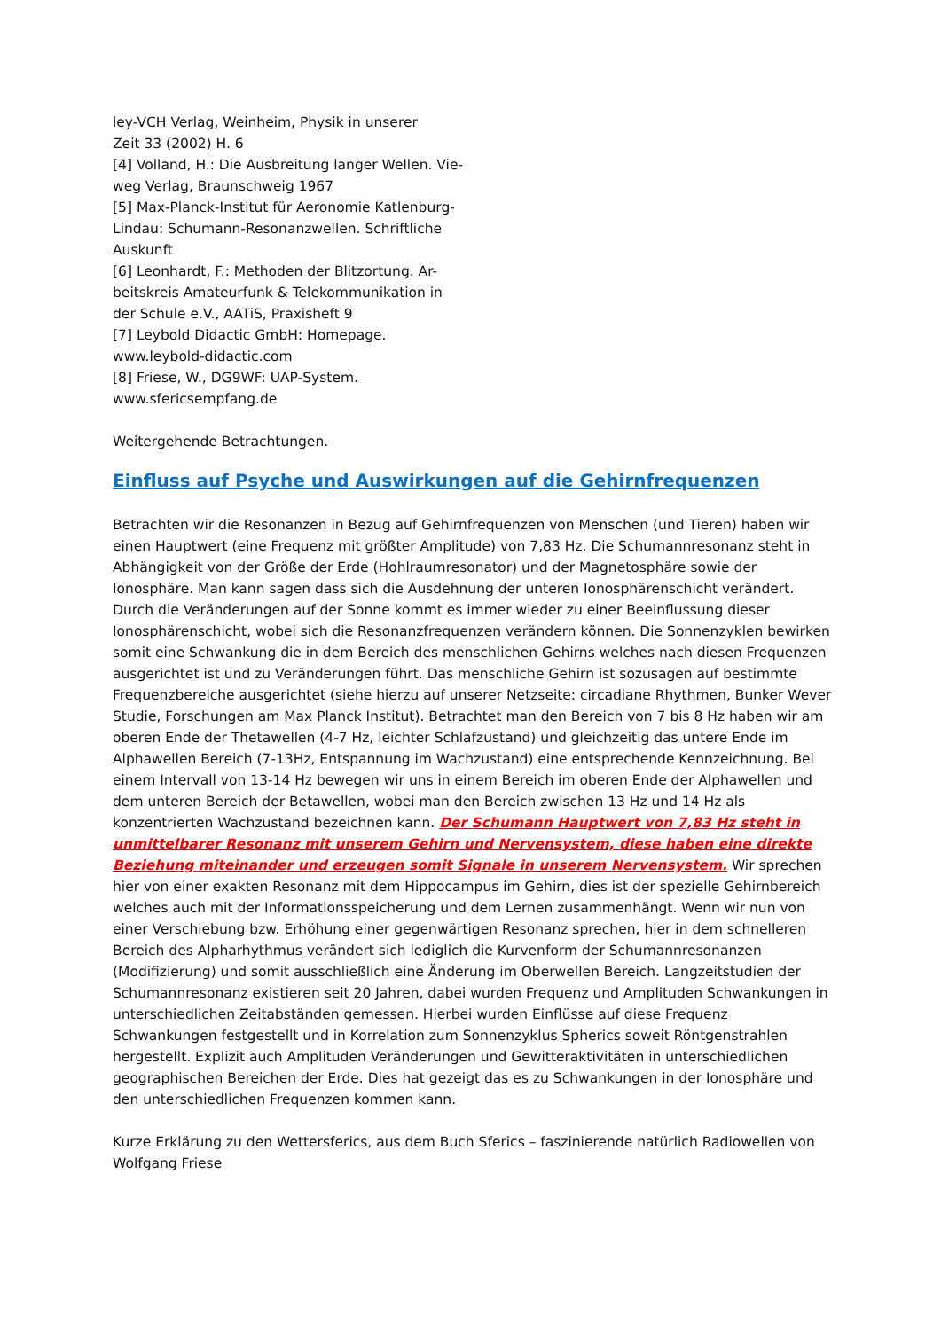ley-VCH Verlag, Weinheim, Physik in unserer
Zeit 33 (2002) H. 6
[4] Volland, H.: Die Ausbreitung langer Wellen. Vie-
weg Verlag, Braunschweig 1967
[5] Max-Planck-Institut für Aeronomie Katlenburg-
Lindau: Schumann-Resonanzwellen. Schriftliche
Auskunft
[6] Leonhardt, F.: Methoden der Blitzortung. Ar-
beitskreis Amateurfunk & Telekommunikation in
der Schule e.V., AATiS, Praxisheft 9
[7] Leybold Didactic GmbH: Homepage.
www.leybold-didactic.com
[8] Friese, W., DG9WF: UAP-System.
www.sfericsempfang.de
Weitergehende Betrachtungen.
Einfluss auf Psyche und Auswirkungen auf die Gehirnfrequenzen
Betrachten wir die Resonanzen in Bezug auf Gehirnfrequenzen von Menschen (und Tieren) haben wir einen Hauptwert (eine Frequenz mit größter Amplitude) von 7,83 Hz. Die Schumannresonanz steht in Abhängigkeit von der Größe der Erde (Hohlraumresonator) und der Magnetosphäre sowie der Ionosphäre. Man kann sagen dass sich die Ausdehnung der unteren Ionosphärenschicht verändert. Durch die Veränderungen auf der Sonne kommt es immer wieder zu einer Beeinflussung dieser Ionosphärenschicht, wobei sich die Resonanzfrequenzen verändern können. Die Sonnenzyklen bewirken somit eine Schwankung die in dem Bereich des menschlichen Gehirns welches nach diesen Frequenzen ausgerichtet ist und zu Veränderungen führt. Das menschliche Gehirn ist sozusagen auf bestimmte Frequenzbereiche ausgerichtet (siehe hierzu auf unserer Netzseite: circadiane Rhythmen, Bunker Wever Studie, Forschungen am Max Planck Institut). Betrachtet man den Bereich von 7 bis 8 Hz haben wir am oberen Ende der Thetawellen (4-7 Hz, leichter Schlafzustand) und gleichzeitig das untere Ende im Alphawellen Bereich (7-13Hz, Entspannung im Wachzustand) eine entsprechende Kennzeichnung. Bei einem Intervall von 13-14 Hz bewegen wir uns in einem Bereich im oberen Ende der Alphawellen und dem unteren Bereich der Betawellen, wobei man den Bereich zwischen 13 Hz und 14 Hz als konzentrierten Wachzustand bezeichnen kann. Der Schumann Hauptwert von 7,83 Hz steht in unmittelbarer Resonanz mit unserem Gehirn und Nervensystem, diese haben eine direkte Beziehung miteinander und erzeugen somit Signale in unserem Nervensystem. Wir sprechen hier von einer exakten Resonanz mit dem Hippocampus im Gehirn, dies ist der spezielle Gehirnbereich welches auch mit der Informationsspeicherung und dem Lernen zusammenhängt. Wenn wir nun von einer Verschiebung bzw. Erhöhung einer gegenwärtigen Resonanz sprechen, hier in dem schnelleren Bereich des Alpharhythmus verändert sich lediglich die Kurvenform der Schumannresonanzen (Modifizierung) und somit ausschließlich eine Änderung im Oberwellen Bereich. Langzeitstudien der Schumannresonanz existieren seit 20 Jahren, dabei wurden Frequenz und Amplituden Schwankungen in unterschiedlichen Zeitabständen gemessen. Hierbei wurden Einflüsse auf diese Frequenz Schwankungen festgestellt und in Korrelation zum Sonnenzyklus Spherics soweit Röntgenstrahlen hergestellt. Explizit auch Amplituden Veränderungen und Gewitteraktivitäten in unterschiedlichen geographischen Bereichen der Erde. Dies hat gezeigt das es zu Schwankungen in der Ionosphäre und den unterschiedlichen Frequenzen kommen kann.
Kurze Erklärung zu den Wettersferics, aus dem Buch Sferics – faszinierende natürlich Radiowellen von Wolfgang Friese